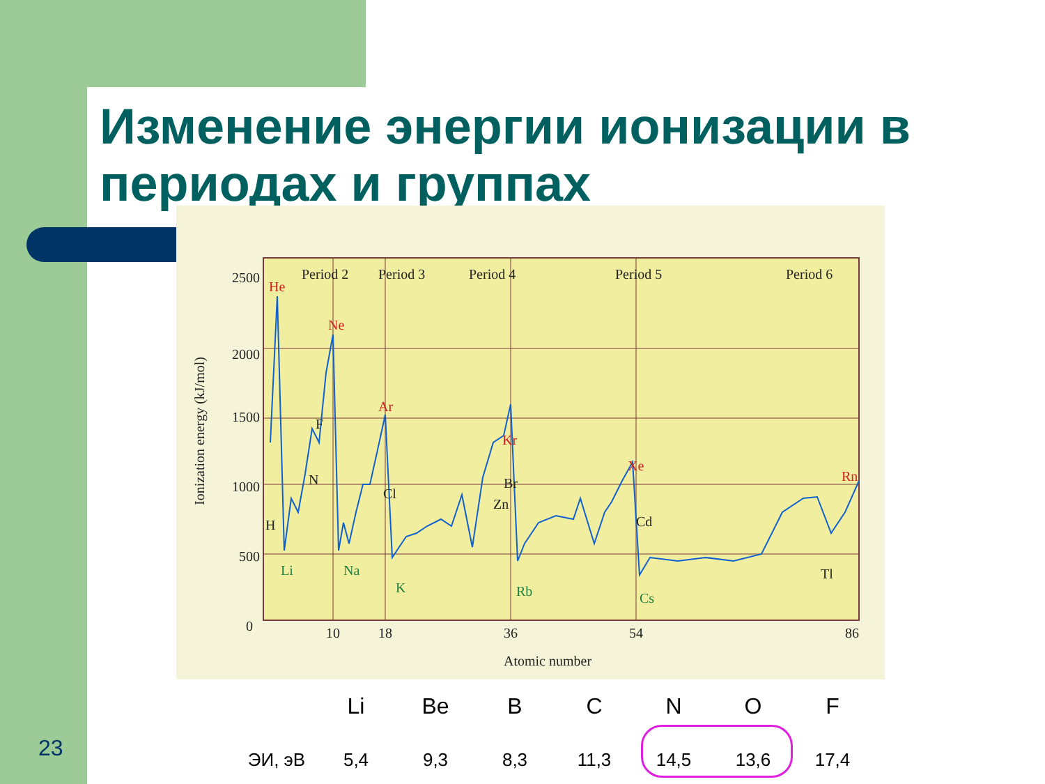Изменение энергии ионизации в периодах и группах
He
Ne
Ar
Kr
Xe
Rn
Li
Na
K
Rb
Cs
H
N
F
Cl
Br
Cd
Zn
Tl
Period 2
Period 3
Period 4
Period 5
Period 6
2500
2000
1500
1000
500
0
10
18
36
54
86
Atomic number
Ionization energy (kJ/mol)
| | Li | Be | B | C | N | O | F |
| --- | --- | --- | --- | --- | --- | --- | --- |
| ЭИ, эВ | 5,4 | 9,3 | 8,3 | 11,3 | 14,5 | 13,6 | 17,4 |
23